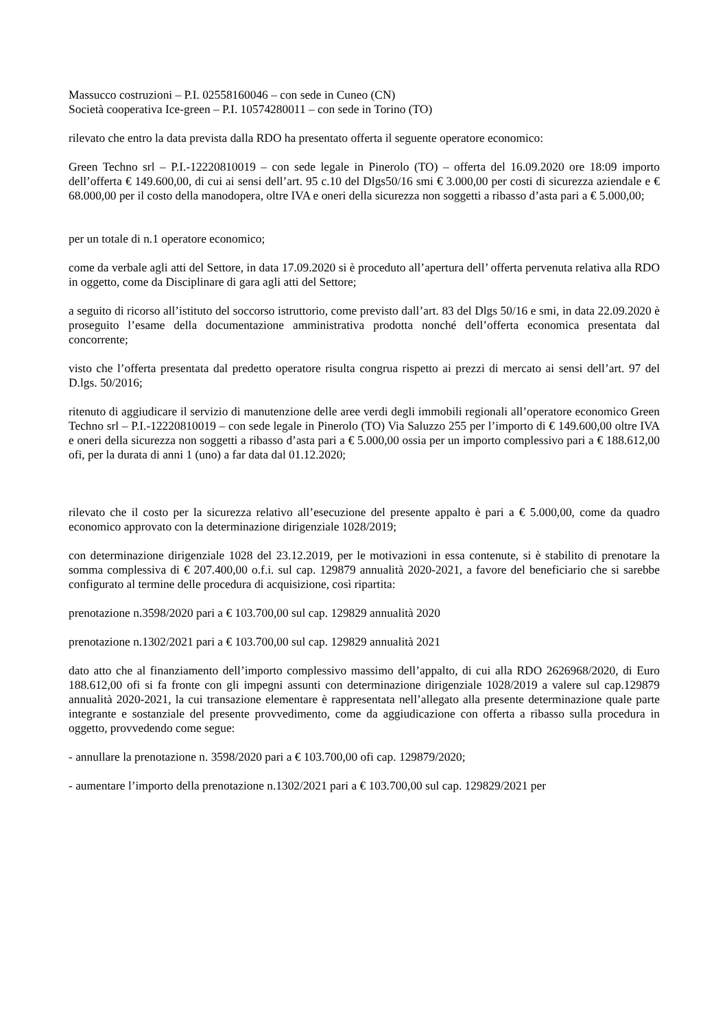Massucco costruzioni – P.I. 02558160046 – con sede in Cuneo (CN)
Società cooperativa Ice-green – P.I. 10574280011 – con sede in Torino (TO)
rilevato che entro la data prevista dalla RDO ha presentato offerta il seguente operatore economico:
Green Techno srl – P.I.-12220810019 – con sede legale in Pinerolo (TO) – offerta del 16.09.2020 ore 18:09 importo dell’offerta € 149.600,00, di cui ai sensi dell’art. 95 c.10 del Dlgs50/16 smi € 3.000,00 per costi di sicurezza aziendale e € 68.000,00 per il costo della manodopera, oltre IVA e oneri della sicurezza non soggetti a ribasso d’asta pari a € 5.000,00;
per un totale di n.1 operatore economico;
come da verbale agli atti del Settore, in data 17.09.2020 si è proceduto all’apertura dell’ offerta pervenuta relativa alla RDO in oggetto, come da Disciplinare di gara agli atti del Settore;
a seguito di ricorso all’istituto del soccorso istruttorio, come previsto dall’art. 83 del Dlgs 50/16 e smi, in data 22.09.2020 è proseguito l’esame della documentazione amministrativa prodotta nonché dell’offerta economica presentata dal concorrente;
visto che l’offerta presentata dal predetto operatore risulta congrua rispetto ai prezzi di mercato ai sensi dell’art. 97 del D.lgs. 50/2016;
ritenuto di aggiudicare il servizio di manutenzione delle aree verdi degli immobili regionali all’operatore economico Green Techno srl – P.I.-12220810019 – con sede legale in Pinerolo (TO) Via Saluzzo 255 per l’importo di € 149.600,00 oltre IVA e oneri della sicurezza non soggetti a ribasso d’asta pari a € 5.000,00 ossia per un importo complessivo pari a € 188.612,00 ofi, per la durata di anni 1 (uno) a far data dal 01.12.2020;
rilevato che il costo per la sicurezza relativo all’esecuzione del presente appalto è pari a € 5.000,00, come da quadro economico approvato con la determinazione dirigenziale 1028/2019;
con determinazione dirigenziale 1028 del 23.12.2019, per le motivazioni in essa contenute, si è stabilito di prenotare la somma complessiva di € 207.400,00 o.f.i. sul cap. 129879 annualità 2020-2021, a favore del beneficiario che si sarebbe configurato al termine delle procedura di acquisizione, così ripartita:
prenotazione n.3598/2020 pari a € 103.700,00 sul cap. 129829 annualità 2020
prenotazione n.1302/2021 pari a € 103.700,00 sul cap. 129829 annualità 2021
dato atto che al finanziamento dell’importo complessivo massimo dell’appalto, di cui alla RDO 2626968/2020, di Euro 188.612,00 ofi si fa fronte con gli impegni assunti con determinazione dirigenziale 1028/2019 a valere sul cap.129879 annualità 2020-2021, la cui transazione elementare è rappresentata nell’allegato alla presente determinazione quale parte integrante e sostanziale del presente provvedimento, come da aggiudicazione con offerta a ribasso sulla procedura in oggetto, provvedendo come segue:
- annullare la prenotazione n. 3598/2020 pari a € 103.700,00 ofi cap. 129879/2020;
- aumentare l’importo della prenotazione n.1302/2021 pari a € 103.700,00 sul cap. 129829/2021 per